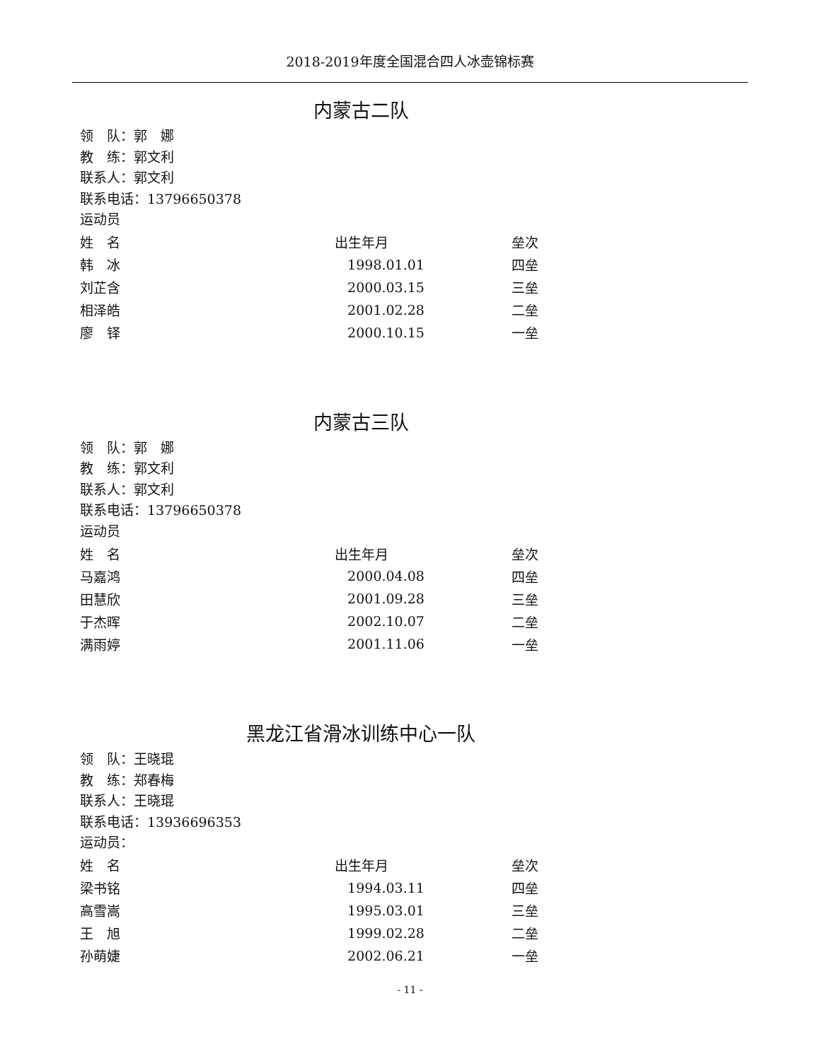2018-2019年度全国混合四人冰壶锦标赛
内蒙古二队
领　队：郭　娜
教　练：郭文利
联系人：郭文利
联系电话：13796650378
运动员
| 姓 名 | 出生年月 | 垒次 |
| --- | --- | --- |
| 韩 冰 | 1998.01.01 | 四垒 |
| 刘芷含 | 2000.03.15 | 三垒 |
| 相泽皓 | 2001.02.28 | 二垒 |
| 廖 铎 | 2000.10.15 | 一垒 |
内蒙古三队
领　队：郭　娜
教　练：郭文利
联系人：郭文利
联系电话：13796650378
运动员
| 姓 名 | 出生年月 | 垒次 |
| --- | --- | --- |
| 马嘉鸿 | 2000.04.08 | 四垒 |
| 田慧欣 | 2001.09.28 | 三垒 |
| 于杰晖 | 2002.10.07 | 二垒 |
| 满雨婷 | 2001.11.06 | 一垒 |
黑龙江省滑冰训练中心一队
领　队：王晓琨
教　练：郑春梅
联系人：王晓琨
联系电话：13936696353
运动员：
| 姓 名 | 出生年月 | 垒次 |
| --- | --- | --- |
| 梁书铭 | 1994.03.11 | 四垒 |
| 高雪嵩 | 1995.03.01 | 三垒 |
| 王 旭 | 1999.02.28 | 二垒 |
| 孙萌婕 | 2002.06.21 | 一垒 |
- 11 -